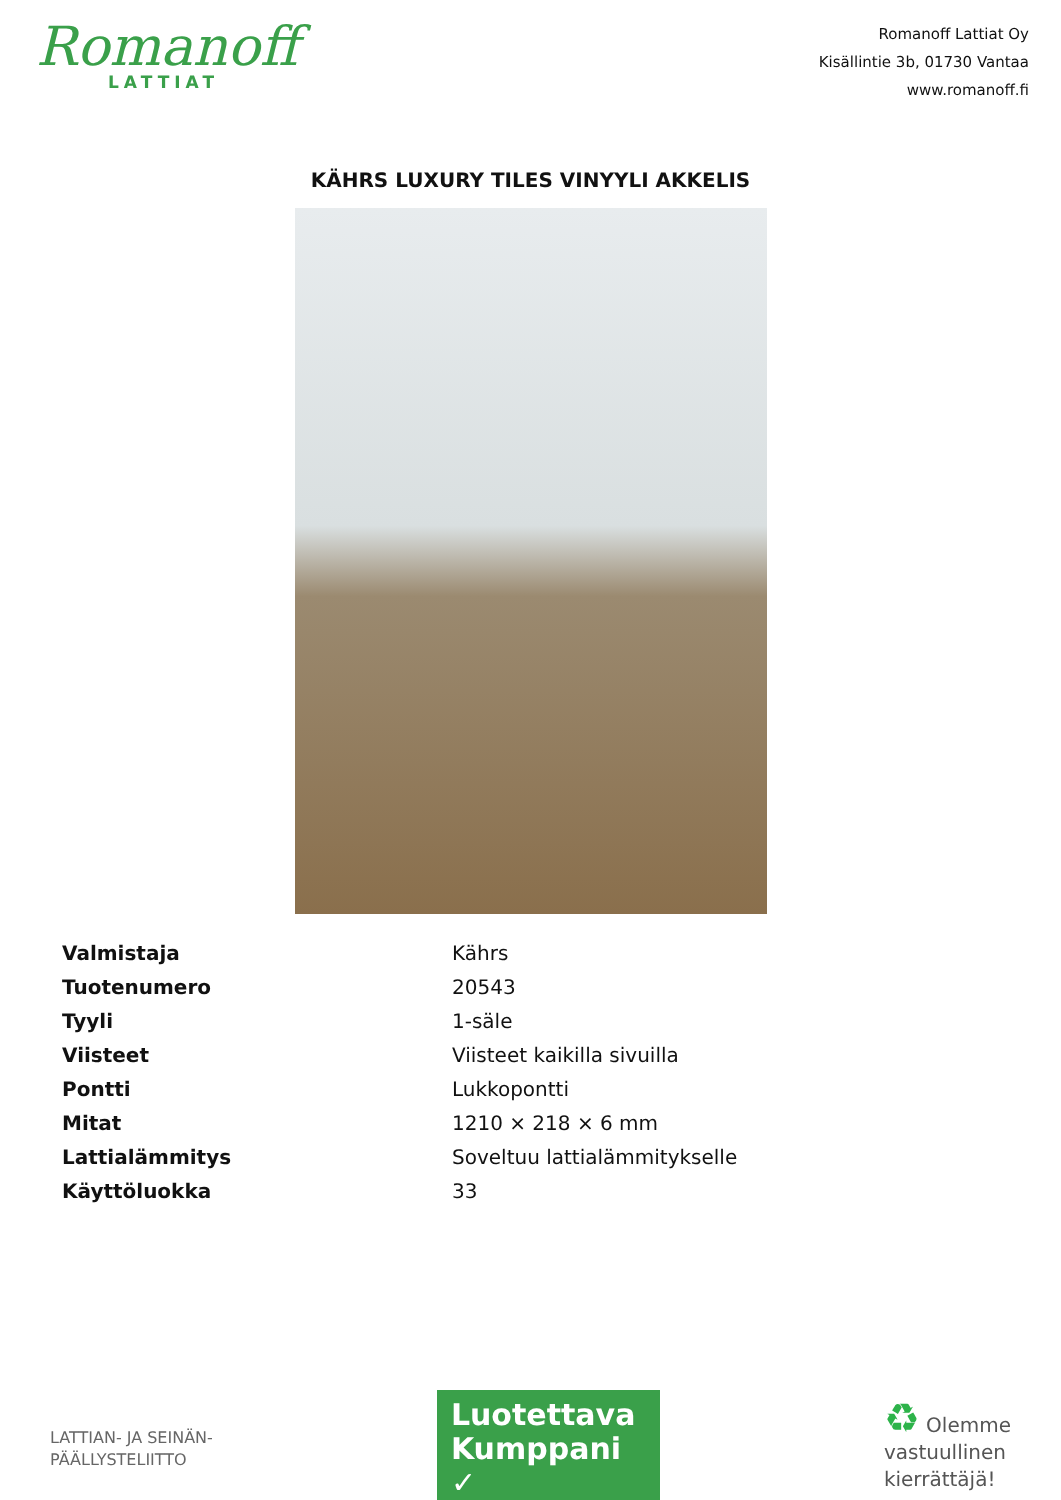Romanoff
LATTIAT
Romanoff Lattiat Oy
Kisällintie 3b, 01730 Vantaa
www.romanoff.fi
KÄHRS LUXURY TILES VINYYLI AKKELIS
| Valmistaja | Kährs |
| Tuotenumero | 20543 |
| Tyyli | 1-säle |
| Viisteet | Viisteet kaikilla sivuilla |
| Pontti | Lukkopontti |
| Mitat | 1210 × 218 × 6 mm |
| Lattialämmitys | Soveltuu lattialämmitykselle |
| Käyttöluokka | 33 |
LATTIAN- JA SEINÄN-
PÄÄLLYSTELIITTO
Luotettava Kumppani ✓
♻ Olemme
vastuullinen
kierrättäjä!